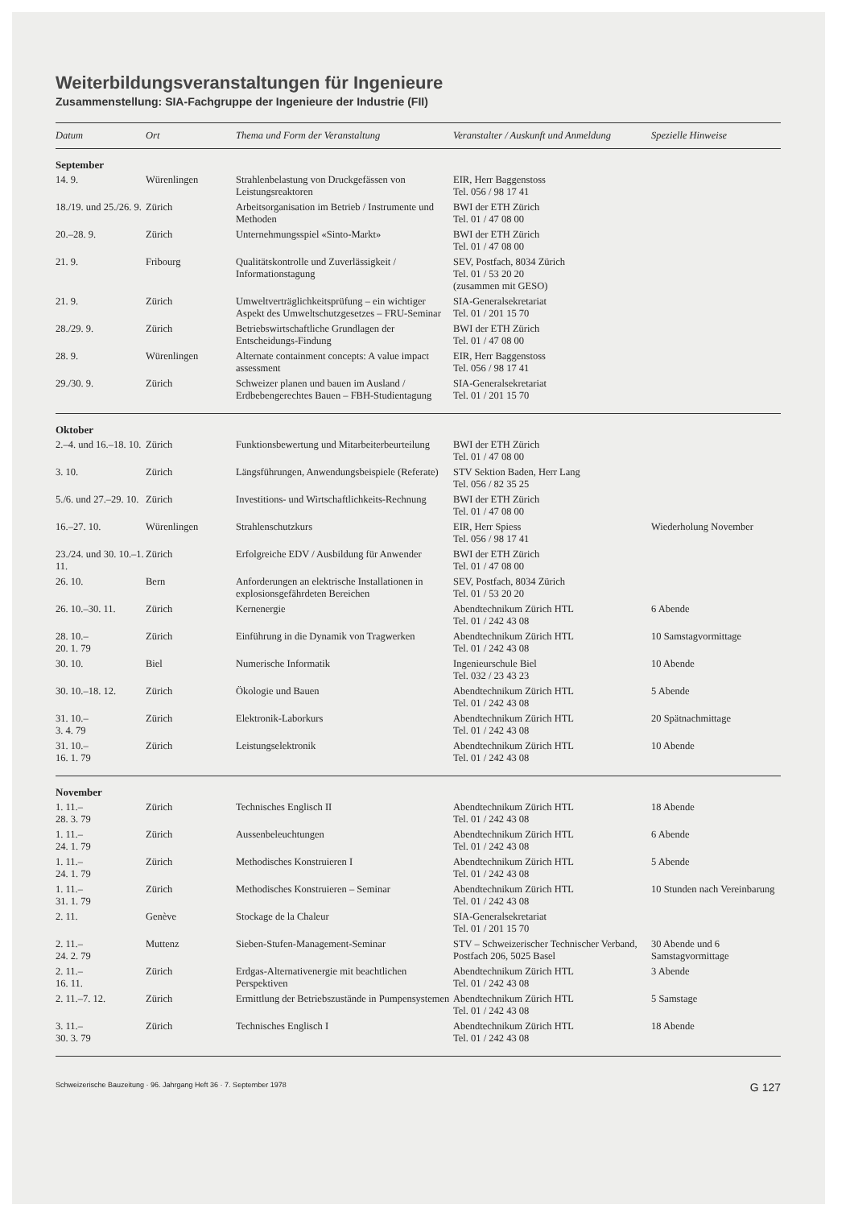Weiterbildungsveranstaltungen für Ingenieure
Zusammenstellung: SIA-Fachgruppe der Ingenieure der Industrie (FII)
| Datum | Ort | Thema und Form der Veranstaltung | Veranstalter / Auskunft und Anmeldung | Spezielle Hinweise |
| --- | --- | --- | --- | --- |
| September | | | | |
| 14. 9. | Würenlingen | Strahlenbelastung von Druckgefässen von Leistungsreaktoren | EIR, Herr Baggenstoss Tel. 056 / 98 17 41 | |
| 18./19. und 25./26. 9. | Zürich | Arbeitsorganisation im Betrieb / Instrumente und Methoden | BWI der ETH Zürich Tel. 01 / 47 08 00 | |
| 20.–28. 9. | Zürich | Unternehmungsspiel «Sinto-Markt» | BWI der ETH Zürich Tel. 01 / 47 08 00 | |
| 21. 9. | Fribourg | Qualitätskontrolle und Zuverlässigkeit / Informationstagung | SEV, Postfach, 8034 Zürich Tel. 01 / 53 20 20 (zusammen mit GESO) | |
| 21. 9. | Zürich | Umweltverträglichkeitsprüfung – ein wichtiger Aspekt des Umweltschutzgesetzes – FRU-Seminar | SIA-Generalsekretariat Tel. 01 / 201 15 70 | |
| 28./29. 9. | Zürich | Betriebswirtschaftliche Grundlagen der Entscheidungs-Findung | BWI der ETH Zürich Tel. 01 / 47 08 00 | |
| 28. 9. | Würenlingen | Alternate containment concepts: A value impact assessment | EIR, Herr Baggenstoss Tel. 056 / 98 17 41 | |
| 29./30. 9. | Zürich | Schweizer planen und bauen im Ausland / Erdbebengerechtes Bauen – FBH-Studientagung | SIA-Generalsekretariat Tel. 01 / 201 15 70 | |
| Oktober | | | | |
| 2.–4. und 16.–18. 10. | Zürich | Funktionsbewertung und Mitarbeiterbeurteilung | BWI der ETH Zürich Tel. 01 / 47 08 00 | |
| 3. 10. | Zürich | Längsführungen, Anwendungsbeispiele (Referate) | STV Sektion Baden, Herr Lang Tel. 056 / 82 35 25 | |
| 5./6. und 27.–29. 10. | Zürich | Investitions- und Wirtschaftlichkeits-Rechnung | BWI der ETH Zürich Tel. 01 / 47 08 00 | |
| 16.–27. 10. | Würenlingen | Strahlenschutzkurs | EIR, Herr Spiess Tel. 056 / 98 17 41 | Wiederholung November |
| 23./24. und 30. 10.–1. 11. | Zürich | Erfolgreiche EDV / Ausbildung für Anwender | BWI der ETH Zürich Tel. 01 / 47 08 00 | |
| 26. 10. | Bern | Anforderungen an elektrische Installationen in explosionsgefährdeten Bereichen | SEV, Postfach, 8034 Zürich Tel. 01 / 53 20 20 | |
| 26. 10.–30. 11. | Zürich | Kernenergie | Abendtechnikum Zürich HTL Tel. 01 / 242 43 08 | 6 Abende |
| 28. 10.– 20. 1. 79 | Zürich | Einführung in die Dynamik von Tragwerken | Abendtechnikum Zürich HTL Tel. 01 / 242 43 08 | 10 Samstagvormittage |
| 30. 10. | Biel | Numerische Informatik | Ingenieurschule Biel Tel. 032 / 23 43 23 | 10 Abende |
| 30. 10.–18. 12. | Zürich | Ökologie und Bauen | Abendtechnikum Zürich HTL Tel. 01 / 242 43 08 | 5 Abende |
| 31. 10.– 3. 4. 79 | Zürich | Elektronik-Laborkurs | Abendtechnikum Zürich HTL Tel. 01 / 242 43 08 | 20 Spätnachmittage |
| 31. 10.– 16. 1. 79 | Zürich | Leistungselektronik | Abendtechnikum Zürich HTL Tel. 01 / 242 43 08 | 10 Abende |
| November | | | | |
| 1. 11.– 28. 3. 79 | Zürich | Technisches Englisch II | Abendtechnikum Zürich HTL Tel. 01 / 242 43 08 | 18 Abende |
| 1. 11.– 24. 1. 79 | Zürich | Aussenbeleuchtungen | Abendtechnikum Zürich HTL Tel. 01 / 242 43 08 | 6 Abende |
| 1. 11.– 24. 1. 79 | Zürich | Methodisches Konstruieren I | Abendtechnikum Zürich HTL Tel. 01 / 242 43 08 | 5 Abende |
| 1. 11.– 31. 1. 79 | Zürich | Methodisches Konstruieren – Seminar | Abendtechnikum Zürich HTL Tel. 01 / 242 43 08 | 10 Stunden nach Vereinbarung |
| 2. 11. | Genève | Stockage de la Chaleur | SIA-Generalsekretariat Tel. 01 / 201 15 70 | |
| 2. 11.– 24. 2. 79 | Muttenz | Sieben-Stufen-Management-Seminar | STV – Schweizerischer Technischer Verband, Postfach 206, 5025 Basel | 30 Abende und 6 Samstagvormittage |
| 2. 11.– 16. 11. | Zürich | Erdgas-Alternativenergie mit beachtlichen Perspektiven | Abendtechnikum Zürich HTL Tel. 01 / 242 43 08 | 3 Abende |
| 2. 11.–7. 12. | Zürich | Ermittlung der Betriebszustände in Pumpensystemen | Abendtechnikum Zürich HTL Tel. 01 / 242 43 08 | 5 Samstage |
| 3. 11.– 30. 3. 79 | Zürich | Technisches Englisch I | Abendtechnikum Zürich HTL Tel. 01 / 242 43 08 | 18 Abende |
Schweizerische Bauzeitung · 96. Jahrgang Heft 36 · 7. September 1978 G 127